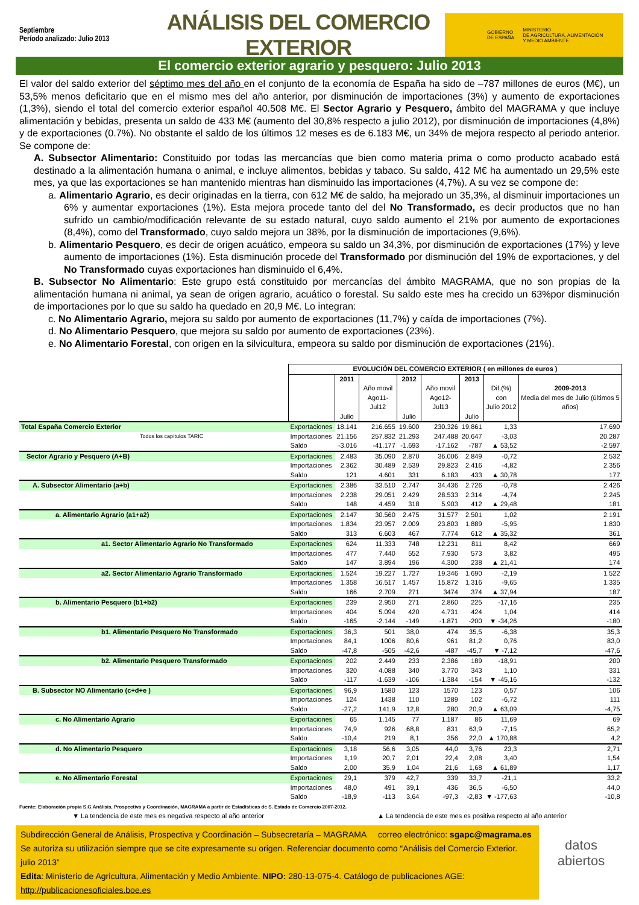Septiembre
Período analizado: Julio 2013
ANÁLISIS DEL COMERCIO EXTERIOR
GOBIERNO
DE ESPAÑA MINISTERIO
DE AGRICULTURA, ALIMENTACIÓN
Y MEDIO AMBIENTE
El comercio exterior agrario y pesquero: Julio 2013
El valor del saldo exterior del séptimo mes del año en el conjunto de la economía de España ha sido de –787 millones de euros (M€), un 53,5% menos deficitario que en el mismo mes del año anterior, por disminución de importaciones (3%) y aumento de exportaciones (1,3%), siendo el total del comercio exterior español 40.508 M€. El Sector Agrario y Pesquero, ámbito del MAGRAMA y que incluye alimentación y bebidas, presenta un saldo de 433 M€ (aumento del 30,8% respecto a julio 2012), por disminución de importaciones (4,8%) y de exportaciones (0.7%). No obstante el saldo de los últimos 12 meses es de 6.183 M€, un 34% de mejora respecto al periodo anterior. Se compone de:
A. Subsector Alimentario: Constituido por todas las mercancías que bien como materia prima o como producto acabado está destinado a la alimentación humana o animal, e incluye alimentos, bebidas y tabaco. Su saldo, 412 M€ ha aumentado un 29,5% este mes, ya que las exportaciones se han mantenido mientras han disminuido las importaciones (4,7%). A su vez se compone de:
a. Alimentario Agrario, es decir originadas en la tierra, con 612 M€ de saldo, ha mejorado un 35,3%, al disminuir importaciones un 6% y aumentar exportaciones (1%). Esta mejora procede tanto del del No Transformado, es decir productos que no han sufrido un cambio/modificación relevante de su estado natural, cuyo saldo aumento el 21% por aumento de exportaciones (8,4%), como del Transformado, cuyo saldo mejora un 38%, por la disminución de importaciones (9,6%).
b. Alimentario Pesquero, es decir de origen acuático, empeora su saldo un 34,3%, por disminución de exportaciones (17%) y leve aumento de importaciones (1%). Esta disminución procede del Transformado por disminución del 19% de exportaciones, y del No Transformado cuyas exportaciones han disminuido el 6,4%.
B. Subsector No Alimentario: Este grupo está constituido por mercancías del ámbito MAGRAMA, que no son propias de la alimentación humana ni animal, ya sean de origen agrario, acuático o forestal. Su saldo este mes ha crecido un 63%por disminución de importaciones por lo que su saldo ha quedado en 20,9 M€. Lo integran:
c. No Alimentario Agrario, mejora su saldo por aumento de exportaciones (11,7%) y caída de importaciones (7%).
d. No Alimentario Pesquero, que mejora su saldo por aumento de exportaciones (23%).
e. No Alimentario Forestal, con origen en la silvicultura, empeora su saldo por disminución de exportaciones (21%).
| | EVOLUCIÓN DEL COMERCIO EXTERIOR ( en millones de euros ) | | | | | | | |
| | | 2011 Julio | Año movil Ago11-Jul12 | 2012 Julio | Año movil Ago12-Jul13 | 2013 Julio | Dif.(%) con Julio 2012 | 2009-2013 Media del mes de Julio (últimos 5 años) |
| Total España Comercio Exterior | Exportaciones | 18.141 | 216.655 | 19.600 | 230.326 | 19.861 | 1,33 | 17.690 |
| Todos los capítulos TARIC | Importaciones | 21.156 | 257.832 | 21.293 | 247.488 | 20.647 | -3,03 | 20.287 |
| | Saldo | -3.016 | -41.177 | -1.693 | -17.162 | -787 | ▲ 53,52 | -2.597 |
| Sector Agrario y Pesquero (A+B) | Exportaciones | 2.483 | 35.090 | 2.870 | 36.006 | 2.849 | -0,72 | 2.532 |
| | Importaciones | 2.362 | 30.489 | 2.539 | 29.823 | 2.416 | -4,82 | 2.356 |
| | Saldo | 121 | 4.601 | 331 | 6.183 | 433 | ▲ 30,78 | 177 |
| A. Subsector Alimentario (a+b) | Exportaciones | 2.386 | 33.510 | 2.747 | 34.436 | 2.726 | -0,78 | 2.426 |
| | Importaciones | 2.238 | 29.051 | 2.429 | 28.533 | 2.314 | -4,74 | 2.245 |
| | Saldo | 148 | 4.459 | 318 | 5.903 | 412 | ▲ 29,48 | 181 |
| a. Alimentario Agrario (a1+a2) | Exportaciones | 2.147 | 30.560 | 2.475 | 31.577 | 2.501 | 1,02 | 2.191 |
| | Importaciones | 1.834 | 23.957 | 2.009 | 23.803 | 1.889 | -5,95 | 1.830 |
| | Saldo | 313 | 6.603 | 467 | 7.774 | 612 | ▲ 35,32 | 361 |
| a1. Sector Alimentario Agrario No Transformado | Exportaciones | 624 | 11.333 | 748 | 12.231 | 811 | 8,42 | 669 |
| | Importaciones | 477 | 7.440 | 552 | 7.930 | 573 | 3,82 | 495 |
| | Saldo | 147 | 3.894 | 196 | 4.300 | 238 | ▲ 21,41 | 174 |
| a2. Sector Alimentario Agrario Transformado | Exportaciones | 1.524 | 19.227 | 1.727 | 19.346 | 1.690 | -2,19 | 1.522 |
| | Importaciones | 1.358 | 16.517 | 1.457 | 15.872 | 1.316 | -9,65 | 1.335 |
| | Saldo | 166 | 2.709 | 271 | 3474 | 374 | ▲ 37,94 | 187 |
| b. Alimentario Pesquero (b1+b2) | Exportaciones | 239 | 2.950 | 271 | 2.860 | 225 | -17,16 | 235 |
| | Importaciones | 404 | 5.094 | 420 | 4.731 | 424 | 1,04 | 414 |
| | Saldo | -165 | -2.144 | -149 | -1.871 | -200 | ▼ -34,26 | -180 |
| b1. Alimentario Pesquero No Transformado | Exportaciones | 36,3 | 501 | 38,0 | 474 | 35,5 | -6,38 | 35,3 |
| | Importaciones | 84,1 | 1006 | 80,6 | 961 | 81,2 | 0,76 | 83,0 |
| | Saldo | -47,8 | -505 | -42,6 | -487 | -45,7 | ▼ -7,12 | -47,6 |
| b2. Alimentario Pesquero Transformado | Exportaciones | 202 | 2.449 | 233 | 2.386 | 189 | -18,91 | 200 |
| | Importaciones | 320 | 4.088 | 340 | 3.770 | 343 | 1,10 | 331 |
| | Saldo | -117 | -1.639 | -106 | -1.384 | -154 | ▼ -45,16 | -132 |
| B. Subsector NO Alimentario (c+d+e ) | Exportaciones | 96,9 | 1580 | 123 | 1570 | 123 | 0,57 | 106 |
| | Importaciones | 124 | 1438 | 110 | 1289 | 102 | -6,72 | 111 |
| | Saldo | -27,2 | 141,9 | 12,8 | 280 | 20,9 | ▲ 63,09 | -4,75 |
| c. No Alimentario Agrario | Exportaciones | 65 | 1.145 | 77 | 1.187 | 86 | 11,69 | 69 |
| | Importaciones | 74,9 | 926 | 68,8 | 831 | 63,9 | -7,15 | 65,2 |
| | Saldo | -10,4 | 219 | 8,1 | 356 | 22,0 | ▲ 170,88 | 4,2 |
| d. No Alimentario Pesquero | Exportaciones | 3,18 | 56,6 | 3,05 | 44,0 | 3,76 | 23,3 | 2,71 |
| | Importaciones | 1,19 | 20,7 | 2,01 | 22,4 | 2,08 | 3,40 | 1,54 |
| | Saldo | 2,00 | 35,9 | 1,04 | 21,6 | 1,68 | ▲ 61,89 | 1,17 |
| e. No Alimentario Forestal | Exportaciones | 29,1 | 379 | 42,7 | 339 | 33,7 | -21,1 | 33,2 |
| | Importaciones | 48,0 | 491 | 39,1 | 436 | 36,5 | -6,50 | 44,0 |
| | Saldo | -18,9 | -113 | 3,64 | -97,3 | -2,83 | ▼ -177,63 | -10,8 |
Fuente: Elaboración propia S.G.Análisis, Prospectiva y Coordinación, MAGRAMA a partir de Estadísticas de S. Estado de Comercio 2007-2012.
▼ La tendencia de este mes es negativa respecto al año anterior ▲ La tendencia de este mes es positiva respecto al año anterior
Subdirección General de Análisis, Prospectiva y Coordinación – Subsecretaría – MAGRAMA correo electrónico: sgapc@magrama.es
Se autoriza su utilización siempre que se cite expresamente su origen. Referenciar documento como “Análisis del Comercio Exterior. julio 2013”
Edita: Ministerio de Agricultura, Alimentación y Medio Ambiente. NIPO: 280-13-075-4. Catálogo de publicaciones AGE: http://publicacionesoficiales.boe.es
datos
abiertos